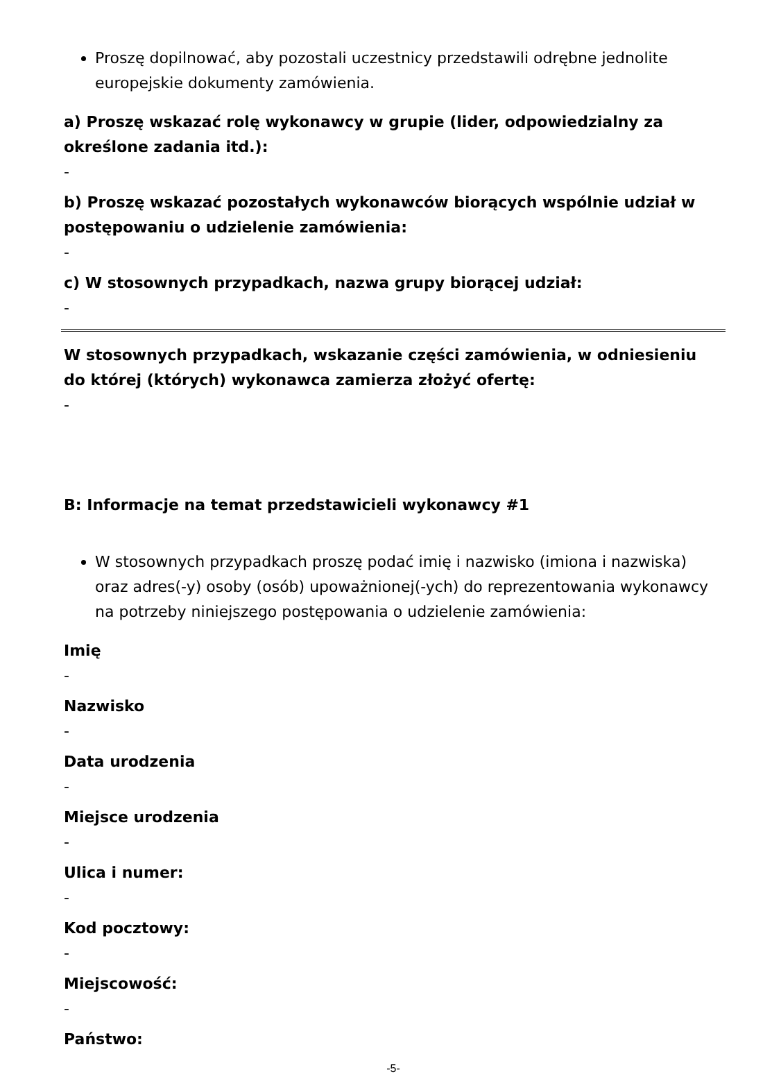Proszę dopilnować, aby pozostali uczestnicy przedstawili odrębne jednolite europejskie dokumenty zamówienia.
a) Proszę wskazać rolę wykonawcy w grupie (lider, odpowiedzialny za określone zadania itd.):
-
b) Proszę wskazać pozostałych wykonawców biorących wspólnie udział w postępowaniu o udzielenie zamówienia:
-
c) W stosownych przypadkach, nazwa grupy biorącej udział:
-
W stosownych przypadkach, wskazanie części zamówienia, w odniesieniu do której (których) wykonawca zamierza złożyć ofertę:
-
B: Informacje na temat przedstawicieli wykonawcy #1
W stosownych przypadkach proszę podać imię i nazwisko (imiona i nazwiska) oraz adres(-y) osoby (osób) upoważnionej(-ych) do reprezentowania wykonawcy na potrzeby niniejszego postępowania o udzielenie zamówienia:
Imię
-
Nazwisko
-
Data urodzenia
-
Miejsce urodzenia
-
Ulica i numer:
-
Kod pocztowy:
-
Miejscowość:
-
Państwo:
-5-